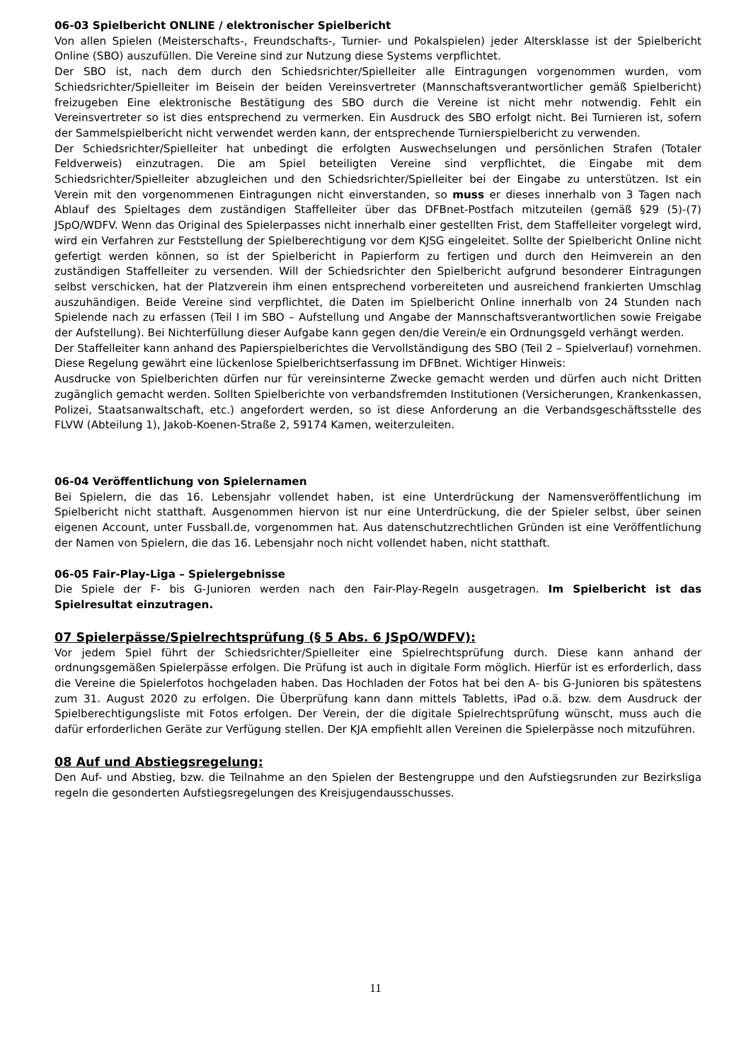06-03 Spielbericht ONLINE / elektronischer Spielbericht
Von allen Spielen (Meisterschafts-, Freundschafts-, Turnier- und Pokalspielen) jeder Altersklasse ist der Spielbericht Online (SBO) auszufüllen. Die Vereine sind zur Nutzung diese Systems verpflichtet.
Der SBO ist, nach dem durch den Schiedsrichter/Spielleiter alle Eintragungen vorgenommen wurden, vom Schiedsrichter/Spielleiter im Beisein der beiden Vereinsvertreter (Mannschaftsverantwortlicher gemäß Spielbericht) freizugeben Eine elektronische Bestätigung des SBO durch die Vereine ist nicht mehr notwendig. Fehlt ein Vereinsvertreter so ist dies entsprechend zu vermerken. Ein Ausdruck des SBO erfolgt nicht. Bei Turnieren ist, sofern der Sammelspielbericht nicht verwendet werden kann, der entsprechende Turnierspielbericht zu verwenden.
Der Schiedsrichter/Spielleiter hat unbedingt die erfolgten Auswechselungen und persönlichen Strafen (Totaler Feldverweis) einzutragen. Die am Spiel beteiligten Vereine sind verpflichtet, die Eingabe mit dem Schiedsrichter/Spielleiter abzugleichen und den Schiedsrichter/Spielleiter bei der Eingabe zu unterstützen. Ist ein Verein mit den vorgenommenen Eintragungen nicht einverstanden, so muss er dieses innerhalb von 3 Tagen nach Ablauf des Spieltages dem zuständigen Staffelleiter über das DFBnet-Postfach mitzuteilen (gemäß §29 (5)-(7) JSpO/WDFV. Wenn das Original des Spielerpasses nicht innerhalb einer gestellten Frist, dem Staffelleiter vorgelegt wird, wird ein Verfahren zur Feststellung der Spielberechtigung vor dem KJSG eingeleitet. Sollte der Spielbericht Online nicht gefertigt werden können, so ist der Spielbericht in Papierform zu fertigen und durch den Heimverein an den zuständigen Staffelleiter zu versenden. Will der Schiedsrichter den Spielbericht aufgrund besonderer Eintragungen selbst verschicken, hat der Platzverein ihm einen entsprechend vorbereiteten und ausreichend frankierten Umschlag auszuhändigen. Beide Vereine sind verpflichtet, die Daten im Spielbericht Online innerhalb von 24 Stunden nach Spielende nach zu erfassen (Teil I im SBO – Aufstellung und Angabe der Mannschaftsverantwortlichen sowie Freigabe der Aufstellung). Bei Nichterfüllung dieser Aufgabe kann gegen den/die Verein/e ein Ordnungsgeld verhängt werden.
Der Staffelleiter kann anhand des Papierspielberichtes die Vervollständigung des SBO (Teil 2 – Spielverlauf) vornehmen. Diese Regelung gewährt eine lückenlose Spielberichtserfassung im DFBnet. Wichtiger Hinweis:
Ausdrucke von Spielberichten dürfen nur für vereinsinterne Zwecke gemacht werden und dürfen auch nicht Dritten zugänglich gemacht werden. Sollten Spielberichte von verbandsfremden Institutionen (Versicherungen, Krankenkassen, Polizei, Staatsanwaltschaft, etc.) angefordert werden, so ist diese Anforderung an die Verbandsgeschäftsstelle des FLVW (Abteilung 1), Jakob-Koenen-Straße 2, 59174 Kamen, weiterzuleiten.
06-04 Veröffentlichung von Spielernamen
Bei Spielern, die das 16. Lebensjahr vollendet haben, ist eine Unterdrückung der Namensveröffentlichung im Spielbericht nicht statthaft. Ausgenommen hiervon ist nur eine Unterdrückung, die der Spieler selbst, über seinen eigenen Account, unter Fussball.de, vorgenommen hat. Aus datenschutzrechtlichen Gründen ist eine Veröffentlichung der Namen von Spielern, die das 16. Lebensjahr noch nicht vollendet haben, nicht statthaft.
06-05 Fair-Play-Liga – Spielergebnisse
Die Spiele der F- bis G-Junioren werden nach den Fair-Play-Regeln ausgetragen. Im Spielbericht ist das Spielresultat einzutragen.
07 Spielerpässe/Spielrechtsprüfung (§ 5 Abs. 6 JSpO/WDFV):
Vor jedem Spiel führt der Schiedsrichter/Spielleiter eine Spielrechtsprüfung durch. Diese kann anhand der ordnungsgemäßen Spielerpässe erfolgen. Die Prüfung ist auch in digitale Form möglich. Hierfür ist es erforderlich, dass die Vereine die Spielerfotos hochgeladen haben. Das Hochladen der Fotos hat bei den A- bis G-Junioren bis spätestens zum 31. August 2020 zu erfolgen. Die Überprüfung kann dann mittels Tabletts, iPad o.ä. bzw. dem Ausdruck der Spielberechtigungsliste mit Fotos erfolgen. Der Verein, der die digitale Spielrechtsprüfung wünscht, muss auch die dafür erforderlichen Geräte zur Verfügung stellen. Der KJA empfiehlt allen Vereinen die Spielerpässe noch mitzuführen.
08 Auf und Abstiegsregelung:
Den Auf- und Abstieg, bzw. die Teilnahme an den Spielen der Bestengruppe und den Aufstiegsrunden zur Bezirksliga regeln die gesonderten Aufstiegsregelungen des Kreisjugendausschusses.
11